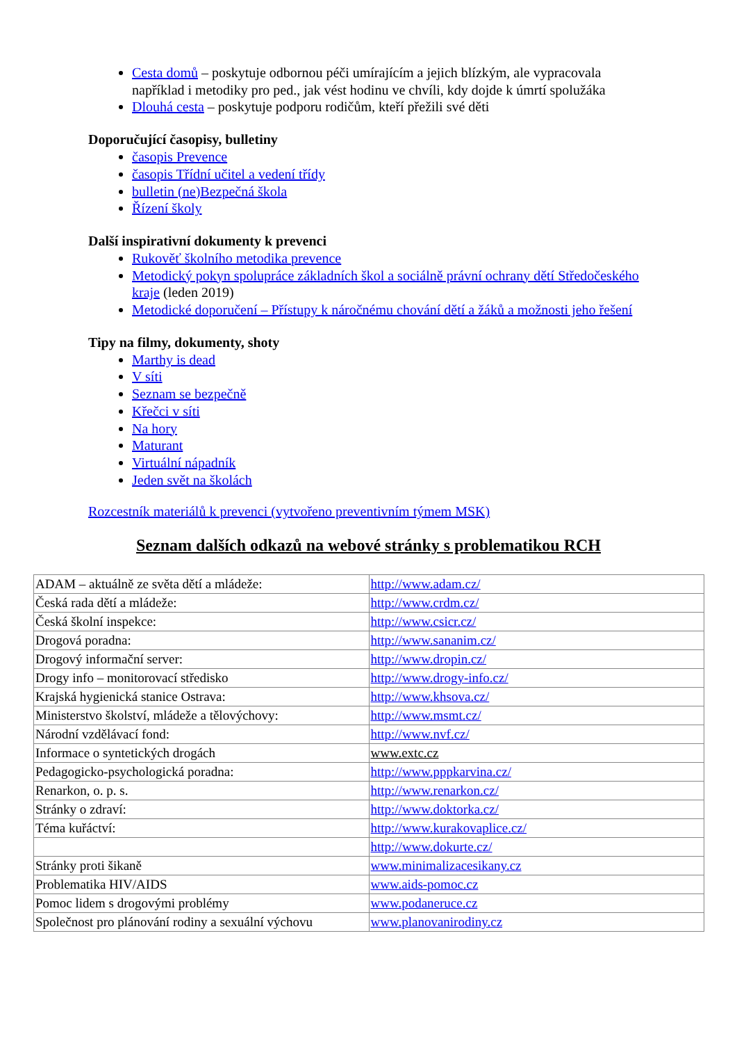Cesta domů – poskytuje odbornou péči umírajícím a jejich blízkým, ale vypracovala například i metodiky pro ped., jak vést hodinu ve chvíli, kdy dojde k úmrtí spolužáka
Dlouhá cesta – poskytuje podporu rodičům, kteří přežili své děti
Doporučující časopisy, bulletiny
časopis Prevence
časopis Třídní učitel a vedení třídy
bulletin (ne)Bezpečná škola
Řízení školy
Další inspirativní dokumenty k prevenci
Rukověť školního metodika prevence
Metodický pokyn spolupráce základních škol a sociálně právní ochrany dětí Středočeského kraje (leden 2019)
Metodické doporučení – Přístupy k náročnému chování dětí a žáků a možnosti jeho řešení
Tipy na filmy, dokumenty, shoty
Marthy is dead
V síti
Seznam se bezpečně
Křečci v síti
Na hory
Maturant
Virtuální nápadník
Jeden svět na školách
Rozcestník materiálů k prevenci (vytvořeno preventivním týmem MSK)
Seznam dalších odkazů na webové stránky s problematikou RCH
| ADAM – aktuálně ze světa dětí a mládeže: | http://www.adam.cz/ |
| Česká rada dětí a mládeže: | http://www.crdm.cz/ |
| Česká školní inspekce: | http://www.csicr.cz/ |
| Drogová poradna: | http://www.sananim.cz/ |
| Drogový informační server: | http://www.dropin.cz/ |
| Drogy info – monitorovací středisko | http://www.drogy-info.cz/ |
| Krajská hygienická stanice Ostrava: | http://www.khsova.cz/ |
| Ministerstvo školství, mládeže a tělovýchovy: | http://www.msmt.cz/ |
| Národní vzdělávací fond: | http://www.nvf.cz/ |
| Informace o syntetických drogách | www.extc.cz |
| Pedagogicko-psychologická poradna: | http://www.pppkarvina.cz/ |
| Renarkon, o. p. s. | http://www.renarkon.cz/ |
| Stránky o zdraví: | http://www.doktorka.cz/ |
| Téma kuřáctví: | http://www.kurakovaplice.cz/ |
| | http://www.dokurte.cz/ |
| Stránky proti šikaně | www.minimalizacesikany.cz |
| Problematika HIV/AIDS | www.aids-pomoc.cz |
| Pomoc lidem s drogovými problémy | www.podaneruce.cz |
| Společnost pro plánování rodiny a sexuální výchovu | www.planovanirodiny.cz |